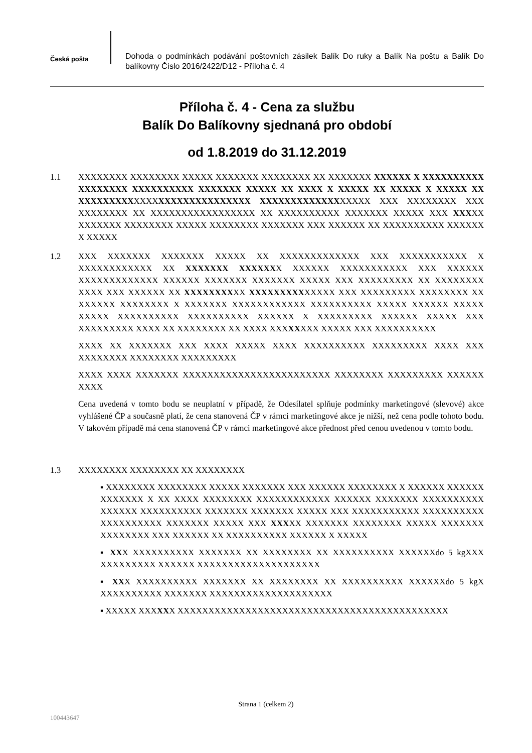Česká pošta
Dohoda o podmínkách podávání poštovních zásilek Balík Do ruky a Balík Na poštu a Balík Do balíkovny Číslo 2016/2422/D12 - Příloha č. 4
Příloha č. 4 - Cena za službu
Balík Do Balíkovny sjednaná pro období
od 1.8.2019 do 31.12.2019
1.1 XXXXXXXX XXXXXXXX XXXXX XXXXXXX XXXXXXXX XX XXXXXXX XXXXXX X XXXXXXXXXX XXXXXXXX XXXXXXXXXX XXXXXXX XXXXX XX XXXX X XXXXX XX XXXXX X XXXXX XX XXXXXXXXXXXXXXXXXXXXXXXXXXXX XXXXXXXXXXXXXXXXXX XXX XXXXXXXX XXX XXXXXXXX XX XXXXXXXXXXXXXXXXX XX XXXXXXXXXX XXXXXXX XXXXX XXX XXXXX XXXXXXX XXXXXXXX XXXXX XXXXXXXX XXXXXXX XXX XXXXXX XX XXXXXXXXXX XXXXXX X XXXXX
1.2 XXX XXXXXXX XXXXXXX XXXXX XX XXXXXXXXXXXXX XXX XXXXXXXXXXX X XXXXXXXXXXXX XX XXXXXXX XXXXXXX XXXXXX XXXXXXXXXXX XXX XXXXXX XXXXXXXXXXXXX XXXXXX XXXXXXX XXXXXXX XXXXX XXX XXXXXXXXX XX XXXXXXXX XXXX XXX XXXXXX XX XXXXXXXXXX XXXXXXXXXXXXXX XXX XXXXXXXXX XXXXXXXX XX XXXXXX XXXXXXXX X XXXXXXX XXXXXXXXXXXX XXXXXXXXXX XXXXX XXXXXX XXXXX XXXXX XXXXXXXXXX XXXXXXXXXX XXXXXX X XXXXXXXXX XXXXXX XXXXX XXX XXXXXXXXX XXXX XX XXXXXXXX XX XXXX XXXXXXXX XXXXX XXX XXXXXXXXXX
XXXX XX XXXXXXX XXX XXXX XXXXX XXXX XXXXXXXXXX XXXXXXXXX XXXX XXX XXXXXXXX XXXXXXXX XXXXXXXXX
XXXX XXXX XXXXXXX XXXXXXXXXXXXXXXXXXXXXXXX XXXXXXXX XXXXXXXXX XXXXXX XXXX
Cena uvedená v tomto bodu se neuplatní v případě, že Odesílatel splňuje podmínky marketingové (slevové) akce vyhlášené ČP a současně platí, že cena stanovená ČP v rámci marketingové akce je nižší, než cena podle tohoto bodu. V takovém případě má cena stanovená ČP v rámci marketingové akce přednost před cenou uvedenou v tomto bodu.
1.3 XXXXXXXX XXXXXXXX XX XXXXXXXX
▪ XXXXXXXX XXXXXXXX XXXXX XXXXXXX XXX XXXXXX XXXXXXXX X XXXXXX XXXXXX XXXXXXX X XX XXXX XXXXXXXX XXXXXXXXXXXX XXXXXX XXXXXXX XXXXXXXXXX XXXXXX XXXXXXXXXX XXXXXXX XXXXXXX XXXXX XXX XXXXXXXXXXX XXXXXXXXXX XXXXXXXXXX XXXXXXX XXXXX XXX XXXXX XXXXXXX XXXXXXXX XXXXX XXXXXXX XXXXXXXX XXX XXXXXX XX XXXXXXXXXX XXXXXX X XXXXX
▪ XXX XXXXXXXXXX XXXXXXX XX XXXXXXXX XX XXXXXXXXXX XXXXXXdo 5 kgXXX XXXXXXXXX XXXXXX XXXXXXXXXXXXXXXXXXXX
▪ XXX XXXXXXXXXX XXXXXXX XX XXXXXXXX XX XXXXXXXXXX XXXXXXdo 5 kgX XXXXXXXXXX XXXXXXX XXXXXXXXXXXXXXXXXXXX
▪ XXXXX XXXXXX XXXXXXXXXXXXXXXXXXXXXXXXXXXXXXXXXXXXXXXXXXXX
Strana 1 (celkem 2)
100443647